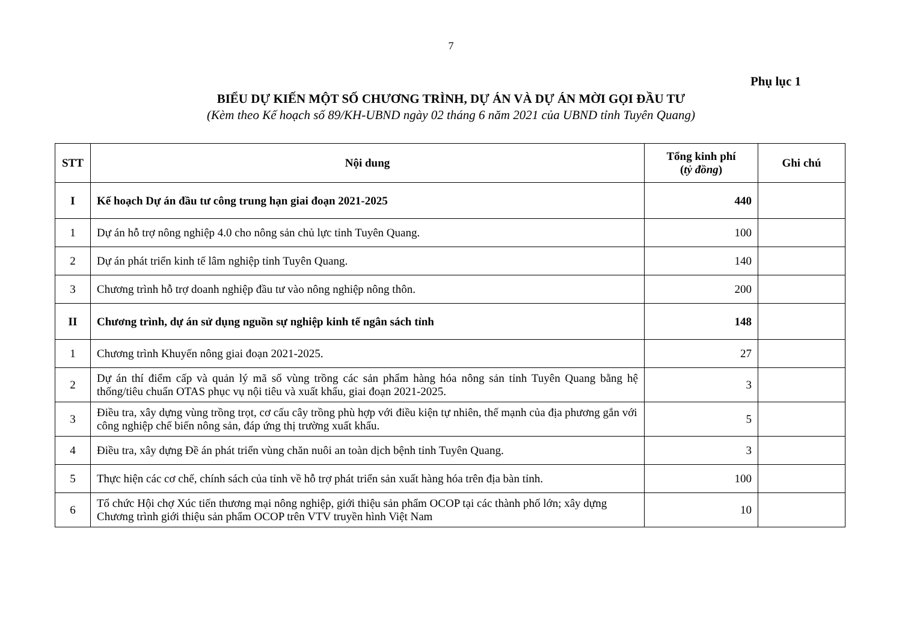7
Phụ lục 1
BIỂU DỰ KIẾN MỘT SỐ CHƯƠNG TRÌNH, DỰ ÁN VÀ DỰ ÁN MỜI GỌI ĐẦU TƯ
(Kèm theo Kế hoạch số 89/KH-UBND ngày 02 tháng 6 năm 2021 của UBND tỉnh Tuyên Quang)
| STT | Nội dung | Tổng kinh phí ( tỷ đồng ) | Ghi chú |
| --- | --- | --- | --- |
| I | Kế hoạch Dự án đầu tư công trung hạn giai đoạn 2021-2025 | 440 | |
| 1 | Dự án hỗ trợ nông nghiệp 4.0 cho nông sản chủ lực tỉnh Tuyên Quang. | 100 | |
| 2 | Dự án phát triển kinh tế lâm nghiệp tỉnh Tuyên Quang. | 140 | |
| 3 | Chương trình hỗ trợ doanh nghiệp đầu tư vào nông nghiệp nông thôn. | 200 | |
| II | Chương trình, dự án sử dụng nguồn sự nghiệp kinh tế ngân sách tỉnh | 148 | |
| 1 | Chương trình Khuyến nông giai đoạn 2021-2025. | 27 | |
| 2 | Dự án thí điểm cấp và quản lý mã số vùng trồng các sản phẩm hàng hóa nông sản tỉnh Tuyên Quang bằng hệ thống/tiêu chuẩn OTAS phục vụ nội tiêu và xuất khẩu, giai đoạn 2021-2025. | 3 | |
| 3 | Điều tra, xây dựng vùng trồng trọt, cơ cấu cây trồng phù hợp với điều kiện tự nhiên, thế mạnh của địa phương gắn với công nghiệp chế biến nông sản, đáp ứng thị trường xuất khẩu. | 5 | |
| 4 | Điều tra, xây dựng Đề án phát triển vùng chăn nuôi an toàn dịch bệnh tỉnh Tuyên Quang. | 3 | |
| 5 | Thực hiện các cơ chế, chính sách của tỉnh về hỗ trợ phát triển sản xuất hàng hóa trên địa bàn tỉnh. | 100 | |
| 6 | Tổ chức Hội chợ Xúc tiến thương mại nông nghiệp, giới thiệu sản phẩm OCOP tại các thành phố lớn; xây dựng Chương trình giới thiệu sản phẩm OCOP trên VTV truyền hình Việt Nam | 10 | |